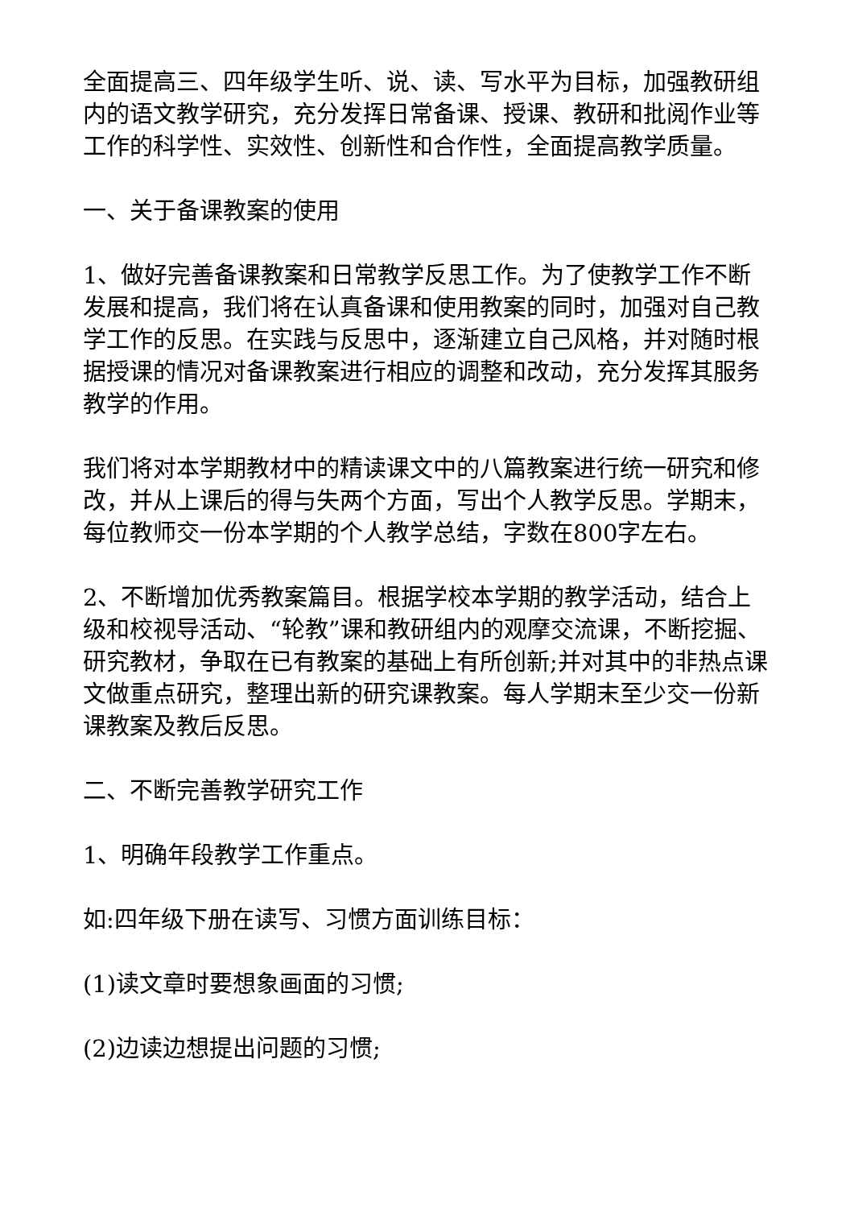全面提高三、四年级学生听、说、读、写水平为目标，加强教研组内的语文教学研究，充分发挥日常备课、授课、教研和批阅作业等工作的科学性、实效性、创新性和合作性，全面提高教学质量。
一、关于备课教案的使用
1、做好完善备课教案和日常教学反思工作。为了使教学工作不断发展和提高，我们将在认真备课和使用教案的同时，加强对自己教学工作的反思。在实践与反思中，逐渐建立自己风格，并对随时根据授课的情况对备课教案进行相应的调整和改动，充分发挥其服务教学的作用。
我们将对本学期教材中的精读课文中的八篇教案进行统一研究和修改，并从上课后的得与失两个方面，写出个人教学反思。学期末，每位教师交一份本学期的个人教学总结，字数在800字左右。
2、不断增加优秀教案篇目。根据学校本学期的教学活动，结合上级和校视导活动、“轮教”课和教研组内的观摩交流课，不断挖掘、研究教材，争取在已有教案的基础上有所创新;并对其中的非热点课文做重点研究，整理出新的研究课教案。每人学期末至少交一份新课教案及教后反思。
二、不断完善教学研究工作
1、明确年段教学工作重点。
如:四年级下册在读写、习惯方面训练目标：
(1)读文章时要想象画面的习惯;
(2)边读边想提出问题的习惯;